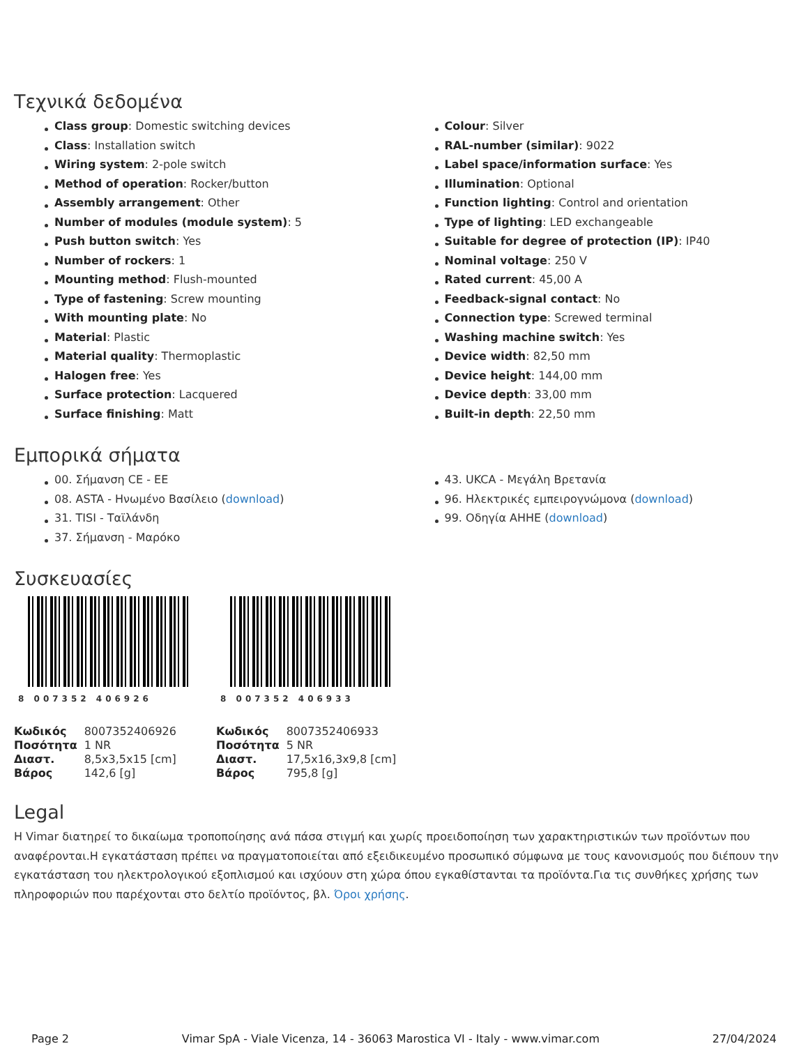Τεχνικά δεδομένα
Class group: Domestic switching devices
Class: Installation switch
Wiring system: 2-pole switch
Method of operation: Rocker/button
Assembly arrangement: Other
Number of modules (module system): 5
Push button switch: Yes
Number of rockers: 1
Mounting method: Flush-mounted
Type of fastening: Screw mounting
With mounting plate: No
Material: Plastic
Material quality: Thermoplastic
Halogen free: Yes
Surface protection: Lacquered
Surface finishing: Matt
Colour: Silver
RAL-number (similar): 9022
Label space/information surface: Yes
Illumination: Optional
Function lighting: Control and orientation
Type of lighting: LED exchangeable
Suitable for degree of protection (IP): IP40
Nominal voltage: 250 V
Rated current: 45,00 A
Feedback-signal contact: No
Connection type: Screwed terminal
Washing machine switch: Yes
Device width: 82,50 mm
Device height: 144,00 mm
Device depth: 33,00 mm
Built-in depth: 22,50 mm
Εμπορικά σήματα
00. Σήμανση CE - EE
08. ASTA - Ηνωμένο Βασίλειο (download)
31. TISI - Ταϊλάνδη
37. Σήμανση - Μαρόκο
43. UKCA - Μεγάλη Βρετανία
96. Ηλεκτρικές εμπειρογνώμονα (download)
99. Οδηγία AHHE (download)
Συσκευασίες
8 007352 406926
| Κωδικός | 8007352406926 |
| Ποσότητα | 1 NR |
| Διαστ. | 8,5x3,5x15 [cm] |
| Βάρος | 142,6 [g] |
8 007352 406933
| Κωδικός | 8007352406933 |
| Ποσότητα | 5 NR |
| Διαστ. | 17,5x16,3x9,8 [cm] |
| Βάρος | 795,8 [g] |
Legal
Η Vimar διατηρεί το δικαίωμα τροποποίησης ανά πάσα στιγμή και χωρίς προειδοποίηση των χαρακτηριστικών των προϊόντων που αναφέρονται.Η εγκατάσταση πρέπει να πραγματοποιείται από εξειδικευμένο προσωπικό σύμφωνα με τους κανονισμούς που διέπουν την εγκατάσταση του ηλεκτρολογικού εξοπλισμού και ισχύουν στη χώρα όπου εγκαθίστανται τα προϊόντα.Για τις συνθήκες χρήσης των πληροφοριών που παρέχονται στο δελτίο προϊόντος, βλ. Όροι χρήσης.
Page 2 Vimar SpA - Viale Vicenza, 14 - 36063 Marostica VI - Italy - www.vimar.com 27/04/2024